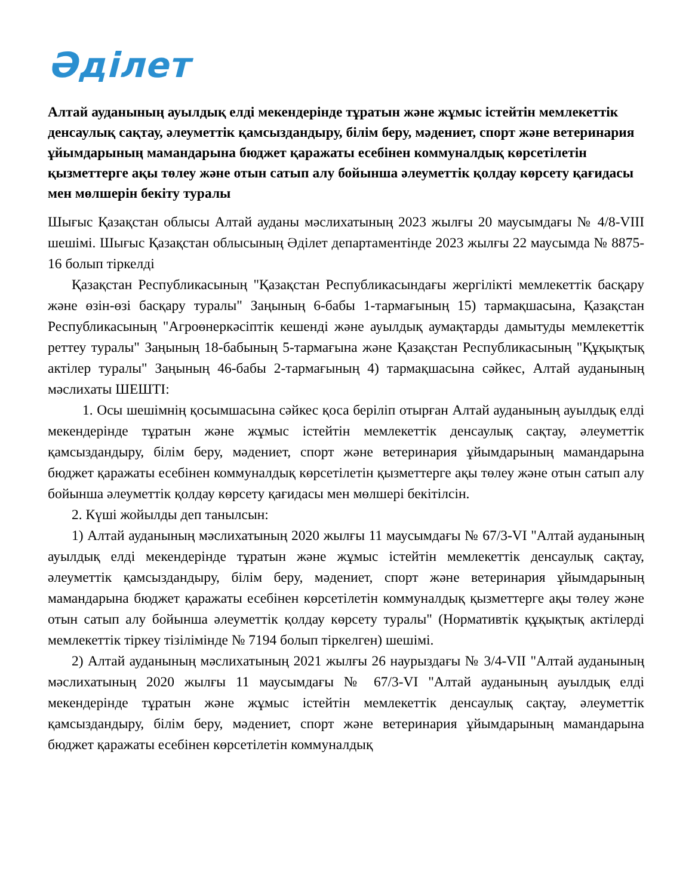Әділет
Алтай ауданының ауылдық елді мекендерінде тұратын және жұмыс істейтін мемлекеттік денсаулық сақтау, әлеуметтік қамсыздандыру, білім беру, мәдениет, спорт және ветеринария ұйымдарының мамандарына бюджет қаражаты есебінен коммуналдық көрсетілетін қызметтерге ақы төлеу және отын сатып алу бойынша әлеуметтік қолдау көрсету қағидасы мен мөлшерін бекіту туралы
Шығыс Қазақстан облысы Алтай ауданы мәслихатының 2023 жылғы 20 маусымдағы № 4/8-VIII шешімі. Шығыс Қазақстан облысының Әділет департаментінде 2023 жылғы 22 маусымда № 8875-16 болып тіркелді
Қазақстан Республикасының "Қазақстан Республикасындағы жергілікті мемлекеттік басқару және өзін-өзі басқару туралы" Заңының 6-бабы 1-тармағының 15) тармақшасына, Қазақстан Республикасының "Агроөнеркәсіптік кешенді және ауылдық аумақтарды дамытуды мемлекеттік реттеу туралы" Заңының 18-бабының 5-тармағына және Қазақстан Республикасының "Құқықтық актілер туралы" Заңының 46-бабы 2-тармағының 4) тармақшасына сәйкес, Алтай ауданының мәслихаты ШЕШТІ:
1. Осы шешімнің қосымшасына сәйкес қоса беріліп отырған Алтай ауданының ауылдық елді мекендерінде тұратын және жұмыс істейтін мемлекеттік денсаулық сақтау, әлеуметтік қамсыздандыру, білім беру, мәдениет, спорт және ветеринария ұйымдарының мамандарына бюджет қаражаты есебінен коммуналдық көрсетілетін қызметтерге ақы төлеу және отын сатып алу бойынша әлеуметтік қолдау көрсету қағидасы мен мөлшері бекітілсін.
2. Күші жойылды деп танылсын:
1) Алтай ауданының мәслихатының 2020 жылғы 11 маусымдағы № 67/3-VI "Алтай ауданының ауылдық елді мекендерінде тұратын және жұмыс істейтін мемлекеттік денсаулық сақтау, әлеуметтік қамсыздандыру, білім беру, мәдениет, спорт және ветеринария ұйымдарының мамандарына бюджет қаражаты есебінен көрсетілетін коммуналдық қызметтерге ақы төлеу және отын сатып алу бойынша әлеуметтік қолдау көрсету туралы" (Нормативтік құқықтық актілерді мемлекеттік тіркеу тізілімінде № 7194 болып тіркелген) шешімі.
2) Алтай ауданының мәслихатының 2021 жылғы 26 наурыздағы № 3/4-VII "Алтай ауданының мәслихатының 2020 жылғы 11 маусымдағы № 67/3-VI "Алтай ауданының ауылдық елді мекендерінде тұратын және жұмыс істейтін мемлекеттік денсаулық сақтау, әлеуметтік қамсыздандыру, білім беру, мәдениет, спорт және ветеринария ұйымдарының мамандарына бюджет қаражаты есебінен көрсетілетін коммуналдық